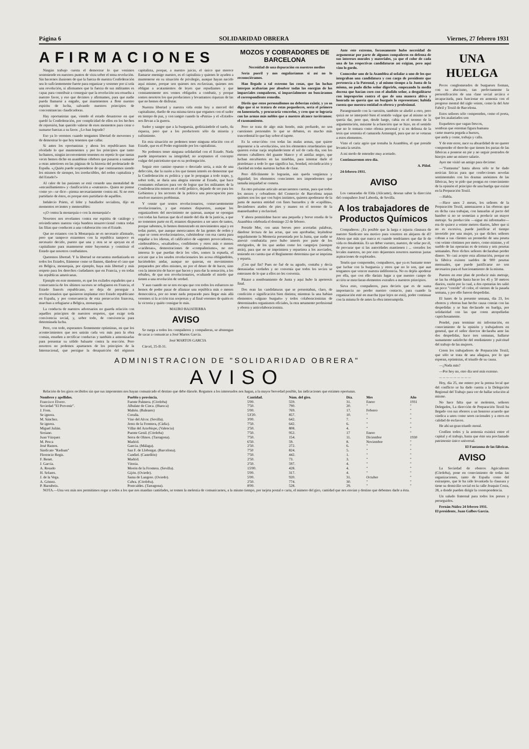Página 6 SOLIDARIDAD OBRERA Viernes, 27 febrero 1931
AFIRMACIONES
Ningún trabajo cuesta el demostrar lo que venimos sosteniendo en nuestros puntos de vista sobre el tema revolución. Sin hacernos ilusiones de que la fuerza de nuestra Confederación sea lo suficientemente fuerte para organizar y sostener por sí sola una revolución, sí afirmamos que la fuerza de sus militantes es capaz para contribuir a conseguir que la revolución sea resuelta a nuestro favor, y eso que decimos y afirmamos, para que nadie pueda llamarse a engaño, que mantenemos a flote nuestro espíritu de lucha, salvando nuestros principios de concomitancias claudicadoras.
Hay oportunistas que, viendo el estado desastroso en que quedó la Confederación, por complicidad de ellos en los hechos de represión, han querido valerse de esos momentos para crear o sumarse fuerzas a su favor. ¿Lo han logrado?
Eso ya lo veremos cuando tengamos libertad de movernos y de demostrar lo que hoy tenemos que callar.
Si antes los oportunistas y ahora los republicanos han olvidado lo que mantenemos y por los principios que tanto luchamos, ningún inconveniente tenemos en repetir lo que tantas veces hemos dicho en asambleas célebres que pasaron a sumarse a otras anteriores en las páginas de la historia del proletariado de España. «¿Quién puede sorprenderse de que continuemos siendo los mismos de siempre, los irreductibles, del orden capitalista y del Estado?»
Al calor de las pasiones se está creando una mentalidad de «encasillamiento» y clasificación a «outrance». Quien no piense como yo—se dice—piensa necesariamente contra mí. Si no eres partidario de éstos, es porque eres partidario de aquéllos.
Indalecio Prieto, el líder y batallador socialista, dijo en momentos recientes y memorables:
«¡O contra la monarquía o con la monarquía!»
Nosotros nos revelamos contra ese espíritu de catálogo y reivindicamos nuestra vieja bandera insurreccional contra todas las filias que conducen a una colaboración con el Estado.
Que no estamos con la Monarquía no es necesario afirmarlo, pero que tampoco estaremos con la república tampoco es necesario decirlo, puesto que una y otra se se apoyan en el capitalismo para mantenerse entre bayonetas y constituir el Estado que nosotros combatimos.
Queremos libertad. Y la libertad se encuentra mediatizada en todos los Estados, llámense como se llamen, dándose el caso que en Bélgica, monarquía, por ejemplo, haya más libertad y más respeto para los derechos ciudadanos que en Francia, y en todas las repúblicas americanas.
Ejemplo en este momento, es que los exilados españoles que a consecuencia de los últimos sucesos se refugiaron en Francia, el Estado francés republicano, no deja de perseguir a revolucionarios que quisieron implantar otro Estado republicano en España, y por consecuencia de esta persecución francesa, marchan a refugiarse a Bélgica, monarquía.
La conducta de nuestros adversarios no guarda relación con aquellos principios de nuestros respetos, que exige toda convivencia social, y, sobre todo, de convivencia para determinada lucha.
Pero, con todo, esperamos firmemente optimistas, en que los acontecimientos que nos unirán cada vez más para la obra común, enseñen a rectificar conductas y también a armonizarlas para presentar su sólido baluarte contra la reacción. Pero nosotros no podemos apartarnos de los principios de la Internacional, que persigue la desaparición del régimen capitalista, porque, a nuestro juicio, el único que merece llamarse enemigo nuestro, es el capitalista y quienes le ayuden a mantenerse en su situación de privilegio, aunque hayan nacido aquí mismo, porque son quienes nos esclavizan, quienes nos obligan a acatamientos de leyes que repudiamos y que constantemente nos vemos obligados a combatir, y porque somos nosotros los que producimos y levantamos riquezas de las que no hemos de disfrutar.
Nuestra libertad y nuestra vida están hoy a merced del capitalismo, dueño de esa misma tierra que regamos con el sudor en tiempo de paz, y con sangre cuando la «Patria» y el «Estado» nos llevan a la guerra.
Sudor y sangre que a la burguesía, gerlitizándole el suelo, da riqueza, pero que a los productores sólo da miseria y sufrimiento.
En esta situación no podemos tener ninguna relación con el Estado, que es el Poder esgrimido por los capitalistas.
No podemos tener ninguna solidaridad con el Estado. Nada puede importarnos su integridad; no aceptamos el concepto vulgar del patriotismo que es su prolongación.
Seguir otro camino opuesto o desviado sería, a más de una defección, dar la razón a los que tienen interés en demostrar que la Confederación es política y que lo propagan a todo trapo, y, sobre todo, se daría una alegría enorme al Estado, que hace constantes esfuerzos para ver de lograr que los militantes de la Confederación entren en el redil político, dejando de ser para los Gobiernos y los sectores de la política una preocupación para resolver nuestros problemas.
Y conste que somos revolucionarios, consecuentemente revolucionarios, y que estamos dispuestos, aunque los organizadores del movimiento no quieran, aunque se opongan con todas las fuerzas que da el miedo del día de la justicia, a que no tomemos parte en él, estamos dispuestos a ser unos de tantos, porque sabemos, lo hemos demostrado en movimientos aquí y en todas partes, que aunque merezcamos de las gentes de orden y «que se creen revolucionarios», cubriéndose con esa careta para engañar a los idiotas, el calificativo de «agentes provocadores», «indeseables», «exaltados», confidentes y otros más o menos «cariñosas», demostraciones de «compañerismo», no nos interesa lo que puedan decir los viles, somos la espuela, el acicate que a los seudos revolucionarios les acosa obligándoles, haciéndoles andar, aunque no quieran, en movimientos preparados por ellos mismos, no por el deseo de de hacer, sino con la intención de hacer que hacen y para dar la sensación, a los rebaños, de que son revolucionarios, ocultando el miedo que tienen a una revolución de verdad.
Y aun cuando no se nos escapa que con todos los esfuerzos no hemos de poder pasar de afianzar una república más o menos democrática, por no tener nada preparado para llegar más allá veremos si la acción tras sorpresas y al final veremos de quién es la victoria y quién consigue lo más.
MAURO BAJATIERRA
AVISO
Se ruega a todos los compañeros y compañeras, se abstengan de sacar a comunicar a José Martos García.
José MARTOS GARCIA
Cárcel, 25-II-31.
MOZOS Y COBRADORES DE BARCELONA
Necesidad de una depuración en nuestros medios
Sería pueril y nos engañaríamos si así no lo reconociéramos.
Han llegado a tal extremo las cosas, que las luchas interpas acabarían por absolver todas las energías de los imparciales compañeros, si imparcialmente no buscáramos el correspondiente remedio.
Diréis que estos personalismos no deberían existir, y yo os digo que si se tratara de estas pequeñeces, sería el primero en lamentarlo, y procuraría vencerlos, y creo que se lograría con las armas más nobles que a nuestro alcance tuviéramos: el razonamiento.
Pero se trata de algo más hondo, más profundo, no son cuestiones personales lo que se debaten, es mucho más trascedental lo que hay sobre el tapete.
Es la «reacción» con todas las malas armas, que quiere imponerse a la «evolución», son los elementos retardatarios que quieren evitar surja resplandeciente el sol de cada día, son los eternos caballeros del guante blanco y el antifaz negro, que luchan encubiertos en las tinieblas, para intentar darle el pistoletazo a todo lo que significa luz, bondad, reivindicación y claridad en todas nuestras luchas de clase.
Pero difícilmente lo lograrán, aún queda vergüenza y dignidad; los elementos conscientes nos impondremos que tamaña iniquidad se cometa.
En otro próximo artículo arrancaremos caretas, para que todos los mozos y cobradores del Comercio de Barcelona sepan quiénes son los que con bajos instintos, quieren apoderarse de la junta de nuestra entidad con fines bastardos y de «capillita», llevándonos atados de pies y manos en el terreno de la mansedumbre y esclavitud.
Y ahora permitidme hacer una pequeña y breve reseña de la Asamblea celebrada el domingo 22 de febrero.
Preside Mor, con unas breves pero acertadas palabras, dándose lectura de las actas, que son aprobadas; leyéndose seguidamente la Memoria presentada por la Junta, que nadie se atrevió combatirla: pero hubo interés por parte de los retrógrados, de los que andan como los cangrejos (siempre atrás), para que no se imprimiera y repartiera a los asociados, teniendo en cuenta que el Reglamento determina que se imprima y reparta.
¡Con qué fin? Pues no fué de su agrado, contaba y decía demasiadas verdades y no convenía que todos los socios se enterasen de lo que a ellos no les convenía.
Pásase a nombramiento de Junta y aquí hubo la apoteosis final.
Dos eran las candidaturas que se presentaban, claro, de condición o significación bien distinta; mientras la una habían elementos «alguno burgués» y todos colaboracionistas de determinados organismos oficiales, la otra netamente profesional y obrera y anticolaboracionista.
Ante este extremo, forzosamente hubo necesidad de argumentar por parte de algunos compañeros en defensa de sus intereses morales y materiales, ya que el color de cada una de las respectivas candidaturas así exigían, pero aquí vino lo gordo.
Conocedor uno de la Asamblea al señalar a uno de los que integraban una candidatura y con cargo de presidente que pertenecía a la Patronal, y al mismo tiempo a la Junta de la misma, no pudo dicho señor digerirlo, empezando la media docena que hacían coro con el aludido señor, a desgañitarse con improperios contra el que de una manera altiva y honrada no quería que un burgués lo representase; habida cuenta que nuestra entidad es obrera y profesional.
Parangonando con la cuestión, también se aludió a otro, pero quizá no se interpretó bien el sentido vulgar que al mismo se le quería dar, pero que, desde luego, cabía en el terreno de la argumentación, máxime la aclaración que se hizo, en el sentido que no lo tomara como ofensa personal y si en defensa de la tesis que sostenía el camarada Armengol, para que no se votaran a estos elementos.
Visto el cariz agrio que tomaba la Asamblea, el que preside levanta la sesión.
A mi modo de entender muy acertado.
Continuaremos otro día.
A. Piñol.
24-febrero-1931.
AVISO
Los camaradas de Elda (Alicante), desean saber la dirección del compañero José Laborda, de Sevilla.
A los trabajadores de Productos Químicos
Compañeros: ¿Es posible que la larga e injusta clausura de nuestro Sindicato sea motivo para vosotros en alejaros de él? Ahora que más que nunca es cuando tendríamos que dar fe de vida os desalentáis. Es un deber vuestro, nuestro, de velar por él, de procurar que si las autoridades mantienen i ... cerrados los locales nuestros, no por esto dejaremos nosotros nuestras justas aspiraciones de explotados.
Tenéis que comprender, compañeros, que ya es bastante tener que luchar con la burguesía y otros que no lo son, que aun tengamos que vencer nuestra indiferencia. No os dejéis apoderar por ella, que con ello daríais lugar a que nuestro campo de acción se mezclaran elementos extraños a nuestros principios.
Sirva esto, compañeros, para decirós que es de suma importancia no perder nuestro contacto, para cuando la organización esté en marcha (que lejos no está), poder continuar con la misma fe de antes la obra interrumpida.
ADMINISTRACION DE "SOLIDARIDAD OBRERA"
AVISO
Relación de los giros recibidos sin que sus imponentes nos hayan comunicado el destino que debe dársele. Rogamos a los interesados nos hagan, a la mayor brevedad posible, las indicaciones que estimen oportunas.
| Nombres y apellidos. | Pueblo y provincia. | Cantidad. | Núm. del giro. | Día. | Mes | Año |
| --- | --- | --- | --- | --- | --- | --- |
| Francisco Elvero. | Fuente Palmera. (Córdoba) | 5'00. | 559. | 31. | Enero | 1931 |
| Sociedad "El Porvenir". | Albalate de Cinca. (Huesca) | 7'50. | 790. | 20. | " | " |
| J. Fons. | Mahón. (Baleares) | 5'00. | 769. | 17. | Febrero | " |
| Se ignora. | Coruña. | 53'20. | 857. | 10. | " | " |
| M. Sánchez. | Viso del Alcor. (Sevilla). | 3'00. | 642. | 7. | " | " |
| Se ignora. | Jerez de la Frontera, (Cádiz). | 7'50. | 642. | 6. | " | " |
| Miguel Julián. | Villar del Arzobispo, (Valencia) | 2'50. | 808. | 4. | " | " |
| Soriano. | Puente Genil. (Córdoba) | 7'50. | 952. | 17 | Enero | " |
| Juan Vázquez | Serra de Olmos. (Tarragona). | 7'50. | 154. | 11. | Diciembre | 1930 |
| M. Pesca | Madrid. | 6'50. | 59. | 8. | Noviembre | " |
| José Ramos. | Gancia. (Málaga). | 2'50. | 272. | 6. | " | " |
| Sindicato "Radium" | San F. de Llobregat. (Barcelona). | 7'50 | 824. | 5. | " | " |
| Florencio Regis. | Candiel. (Castellón) | 7'50. | 442. | 1. | " | " |
| F. Benet. | Madrid. | 2'50. | 73. | 3. | " | " |
| J. García. | Vitoria. | 2'50. | 597. | 4. | " | " |
| A. Rosado | Morón de la Frontera. (Sevilla). | 15'00. | 428. | 4. | " | " |
| H. Solares. | Gijón. (Oviedo). | 5'00. | 317. | 4. | " | " |
| J. de la Vega. | Sama de Langreo. (Oviedo). | 5'00. | 920. | 31. | Octubre | " |
| A. Gómez. | Cabra. (Córdoba). | 2'50. | 774. | 30. | " | " |
| P. Barrabeix. | Pontcaldes. (Tarragona). | 8'00. | 528. | 29. | " | " |
NOTA.—Una vez más nos permitimos rogar a todos a los que nos mandan cantidades, se tomen la molestia de comunicarnos, a la mismo tiempo, por tarjeta postal o carta, el número del giro, cantidad que nos envían y destino que debemos darle a ésta.
UNA HUELGA
Pocos conglomerados de burgueses forman, con su abacismo, tan perfectamente la personificación de una clase social arcáica e incapacitada, para funcionar en armonía con el progreso mental del siglo veinte, como la del Arte Fabril y Textil de Barcelona.
Estos señores sólo comprenden, como el poeta, que los asalariados son
Esqueletos que vagan frescos,
sombras que ostentan figura humana
carne muerta pegada a huesos,
que anda y come, trabaja y calla.
Y de este error, nace su absurdidad de no querer comprender el derecho que tienen los parias de las fábricas a ponerse en pie y no seguir postrados de hinojos ante un mísero salario.
Ayer me visitó un amigo para decirme:
—"Fantasma" hasta ahora sólo te he dado noticias líricas para que confecciones novelas sentimentales con los dramas anónimos de las fábricas, hoy te pido que pongas en conocimiento de la opinión el principio de una huelga que existe en la Preparación Textil.
—Habla.
—Hace unos 2 meses, los señores de la Preparación Textil, amenazaron a las obreras que en dicha casa trabajan, con lanzarlas al pacto del hambre si no se sometían a producir un mayor metraje. Su producción —sigue mi informador— era de quince a veinte metros diarios, labor que si no es excesiva, puede justificar el tiempo invertido por una mujer, ya que dichos señores cobran a sus clientes un promedio de una peseta con veinte céntimos por metro, como mínimo, y el sueldo de las operarias es de treinta y seis pesetas semanales. Pero dichos señores declaraban perder dinero. Yo casi acepto esta afirmación, porque en la fábrica existen sueldos de 900 pesetas mensuales, que puede justificarse no son necesarios para el funcionamiento de la misma.
Puestos en este plan de producir más metraje, se las ha obligado hasta hacer los 45 y 50 metros diarios, razón por la cual, a dos operarias les salió un poco "corrido" el color, el viernes de la pasada semana, y por ello fueron despedidas.
El lunes de la presente semana, día 23, los obreros y obreras han hecho causa común con las despedidas y se han declarado en huelga, por solidaridad con las que creen atropelladas caprichosamente.
Pondré, para terminar mi información, en conocimiento de la opinión y trabajadores en general, que el señor director declaraba ante las dos despedidas, hace tres semanas, hallarse sumamente satisfecho del rendimiento y pulcritud del trabajo de las mujeres.
Creen los trabajadores de Preparación Textil, que sólo se trata de una añagaza, por lo que esperan, optimistas, el triunfo de su causa.
—¿Nada más?
—Por hoy no, otro día seré más extenso.
... ... ... ... ... ... ... ... ...
Hoy, día 25, me entero por la prensa local que del conflicto se ha dado cuenta a la Delegación Regional del Trabajo para ver de hallar solución al mismo.
No hace falta que se molesten, señores Delegados, La dirección de Preparación Textil ha llegado con sus obreros a un honroso acuerdo que vindica a unos como seres racionales y a otros en calidad de esclavos.
He ahí un gran triunfo moral.
Confíen todos y la armonía existirá entre el capital y el trabajo, hasta que éste sea proclamado patrimonio único universal.
El Fantasma de las fábricas.
AVISO
La Sociedad de obreros Agricultores (Córdoba), pone en conocimiento de todas las organizaciones, tanto de España como del extranjero, que le ha sido levantada la clausura y tiene su domicilio social en la calle Joaquín Costa, 28, a donde pueden dirigir la correspondencia.
Un saludo fraternal para todos los presos y perseguidos.
Fernán-Núñez 24 febrero 1931.
El presidente, Juan Galbes García.